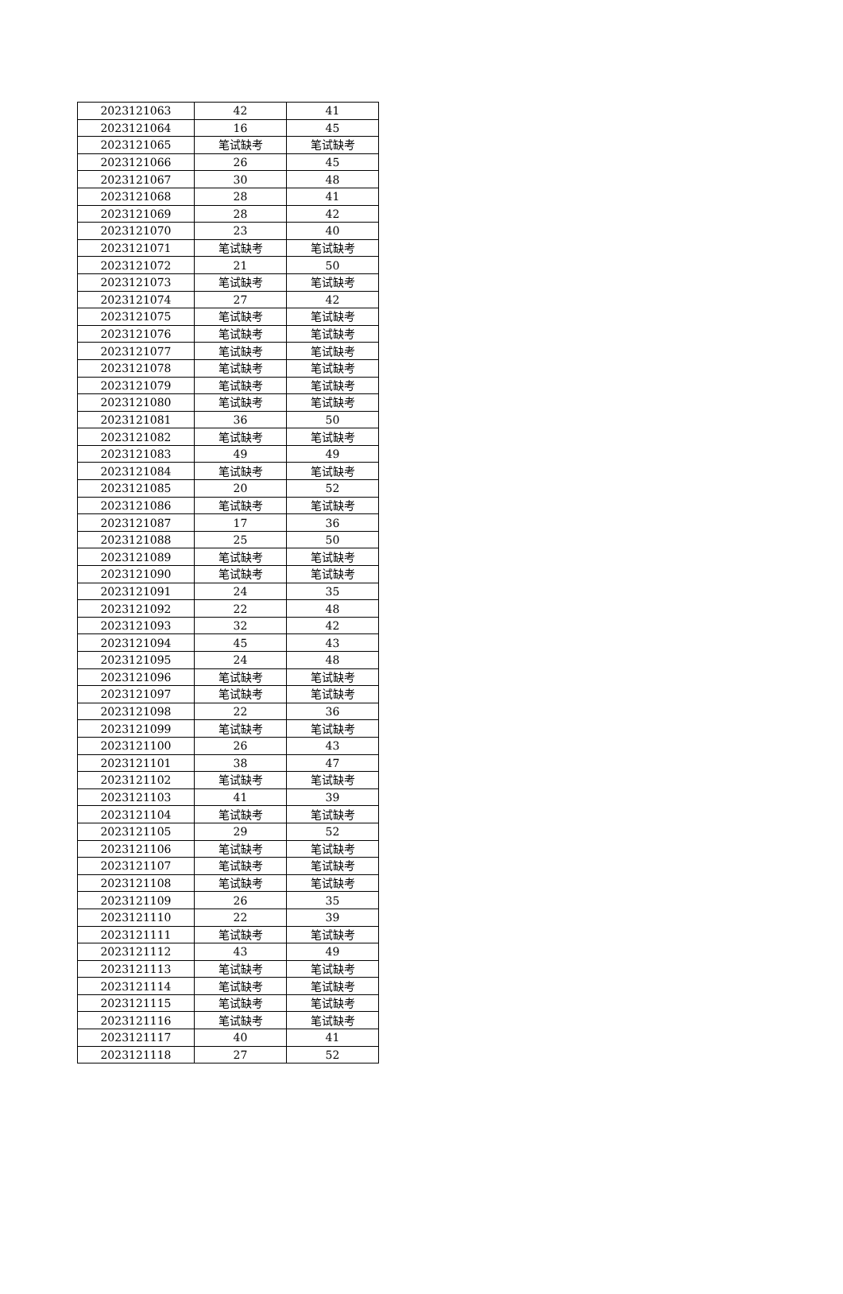| 2023121063 | 42 | 41 |
| 2023121064 | 16 | 45 |
| 2023121065 | 笔试缺考 | 笔试缺考 |
| 2023121066 | 26 | 45 |
| 2023121067 | 30 | 48 |
| 2023121068 | 28 | 41 |
| 2023121069 | 28 | 42 |
| 2023121070 | 23 | 40 |
| 2023121071 | 笔试缺考 | 笔试缺考 |
| 2023121072 | 21 | 50 |
| 2023121073 | 笔试缺考 | 笔试缺考 |
| 2023121074 | 27 | 42 |
| 2023121075 | 笔试缺考 | 笔试缺考 |
| 2023121076 | 笔试缺考 | 笔试缺考 |
| 2023121077 | 笔试缺考 | 笔试缺考 |
| 2023121078 | 笔试缺考 | 笔试缺考 |
| 2023121079 | 笔试缺考 | 笔试缺考 |
| 2023121080 | 笔试缺考 | 笔试缺考 |
| 2023121081 | 36 | 50 |
| 2023121082 | 笔试缺考 | 笔试缺考 |
| 2023121083 | 49 | 49 |
| 2023121084 | 笔试缺考 | 笔试缺考 |
| 2023121085 | 20 | 52 |
| 2023121086 | 笔试缺考 | 笔试缺考 |
| 2023121087 | 17 | 36 |
| 2023121088 | 25 | 50 |
| 2023121089 | 笔试缺考 | 笔试缺考 |
| 2023121090 | 笔试缺考 | 笔试缺考 |
| 2023121091 | 24 | 35 |
| 2023121092 | 22 | 48 |
| 2023121093 | 32 | 42 |
| 2023121094 | 45 | 43 |
| 2023121095 | 24 | 48 |
| 2023121096 | 笔试缺考 | 笔试缺考 |
| 2023121097 | 笔试缺考 | 笔试缺考 |
| 2023121098 | 22 | 36 |
| 2023121099 | 笔试缺考 | 笔试缺考 |
| 2023121100 | 26 | 43 |
| 2023121101 | 38 | 47 |
| 2023121102 | 笔试缺考 | 笔试缺考 |
| 2023121103 | 41 | 39 |
| 2023121104 | 笔试缺考 | 笔试缺考 |
| 2023121105 | 29 | 52 |
| 2023121106 | 笔试缺考 | 笔试缺考 |
| 2023121107 | 笔试缺考 | 笔试缺考 |
| 2023121108 | 笔试缺考 | 笔试缺考 |
| 2023121109 | 26 | 35 |
| 2023121110 | 22 | 39 |
| 2023121111 | 笔试缺考 | 笔试缺考 |
| 2023121112 | 43 | 49 |
| 2023121113 | 笔试缺考 | 笔试缺考 |
| 2023121114 | 笔试缺考 | 笔试缺考 |
| 2023121115 | 笔试缺考 | 笔试缺考 |
| 2023121116 | 笔试缺考 | 笔试缺考 |
| 2023121117 | 40 | 41 |
| 2023121118 | 27 | 52 |